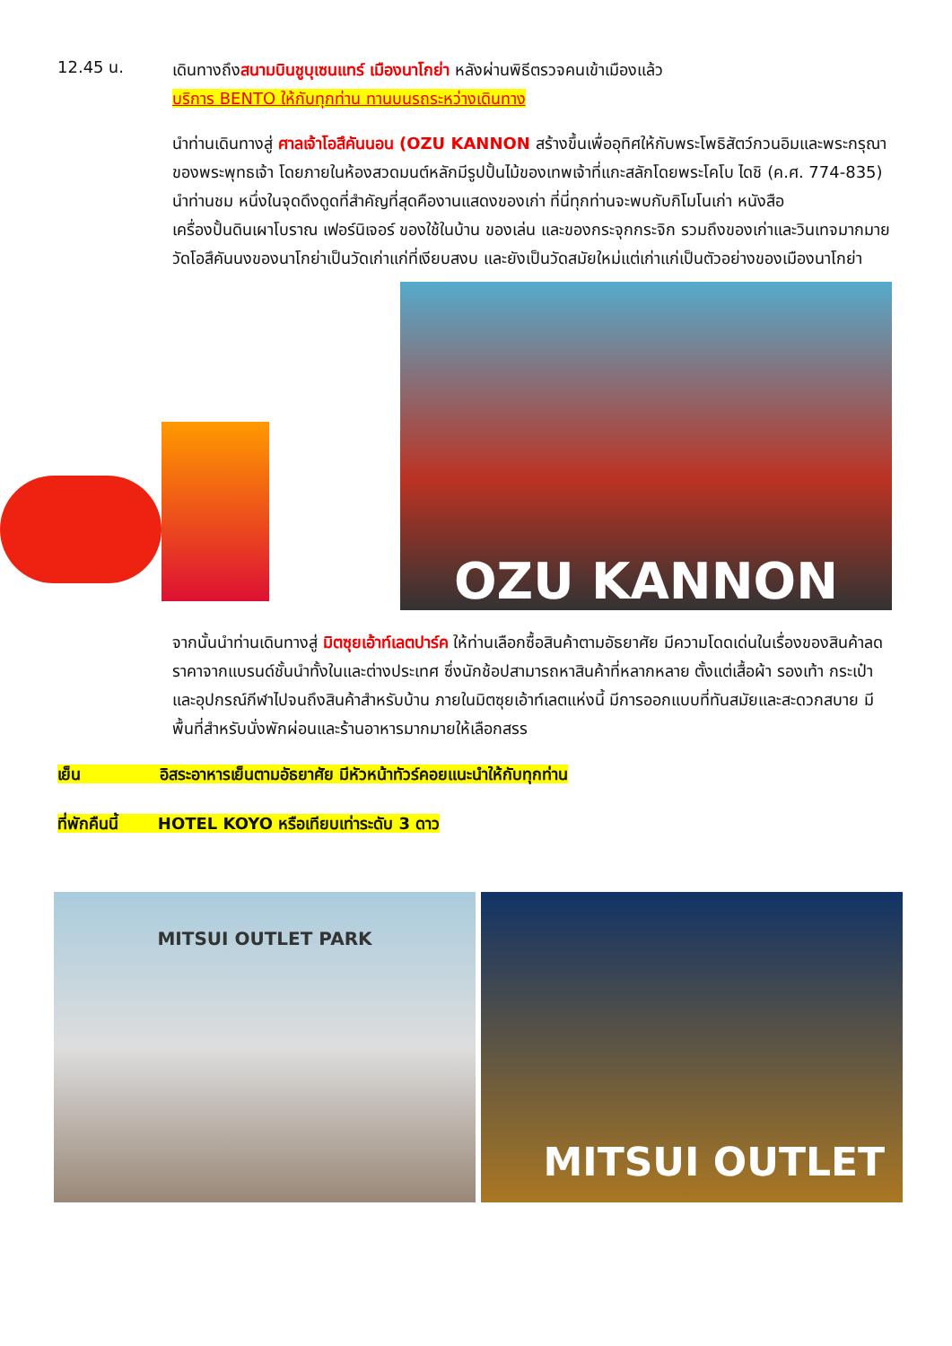12.45 น.
เดินทางถึงสนามบินชูบุเซนแทร์ เมืองนาโกย่า หลังผ่านพิธีตรวจคนเข้าเมืองแล้ว
บริการ BENTO ให้กับทุกท่าน ทานบนรถระหว่างเดินทาง
นำท่านเดินทางสู่ ศาลเจ้าโอสึคันนอน (OZU KANNON สร้างขึ้นเพื่ออุทิศให้กับพระโพธิสัตว์กวนอิมและพระกรุณาของพระพุทธเจ้า โดยภายในห้องสวดมนต์หลักมีรูปปั้นไม้ของเทพเจ้าที่แกะสลักโดยพระโคโบ ไดชิ (ค.ศ. 774-835) นำท่านชม หนึ่งในจุดดึงดูดที่สำคัญที่สุดคืองานแสดงของเก่า ที่นี่ทุกท่านจะพบกับกิโมโนเก่า หนังสือ เครื่องปั้นดินเผาโบราณ เฟอร์นิเจอร์ ของใช้ในบ้าน ของเล่น และของกระจุกกระจิก รวมถึงของเก่าและวินเทจมากมาย วัดโอสึคันนงของนาโกย่าเป็นวัดเก่าแก่ที่เงียบสงบ และยังเป็นวัดสมัยใหม่แต่เก่าแก่เป็นตัวอย่างของเมืองนาโกย่า
OZU KANNON
จากนั้นนำท่านเดินทางสู่ มิตซุยเอ้าท์เลตปาร์ค ให้ท่านเลือกซื้อสินค้าตามอัธยาศัย มีความโดดเด่นในเรื่องของสินค้าลดราคาจากแบรนด์ชั้นนำทั้งในและต่างประเทศ ซึ่งนักช้อปสามารถหาสินค้าที่หลากหลาย ตั้งแต่เสื้อผ้า รองเท้า กระเป๋า และอุปกรณ์กีฬาไปจนถึงสินค้าสำหรับบ้าน ภายในมิตซุยเอ้าท์เลตแห่งนี้ มีการออกแบบที่ทันสมัยและสะดวกสบาย มีพื้นที่สำหรับนั่งพักผ่อนและร้านอาหารมากมายให้เลือกสรร
เย็น อิสระอาหารเย็นตามอัธยาศัย มีหัวหน้าทัวร์คอยแนะนำให้กับทุกท่าน
ที่พักคืนนี้ HOTEL KOYO หรือเทียบเท่าระดับ 3 ดาว
MITSUI OUTLET PARK
MITSUI OUTLET